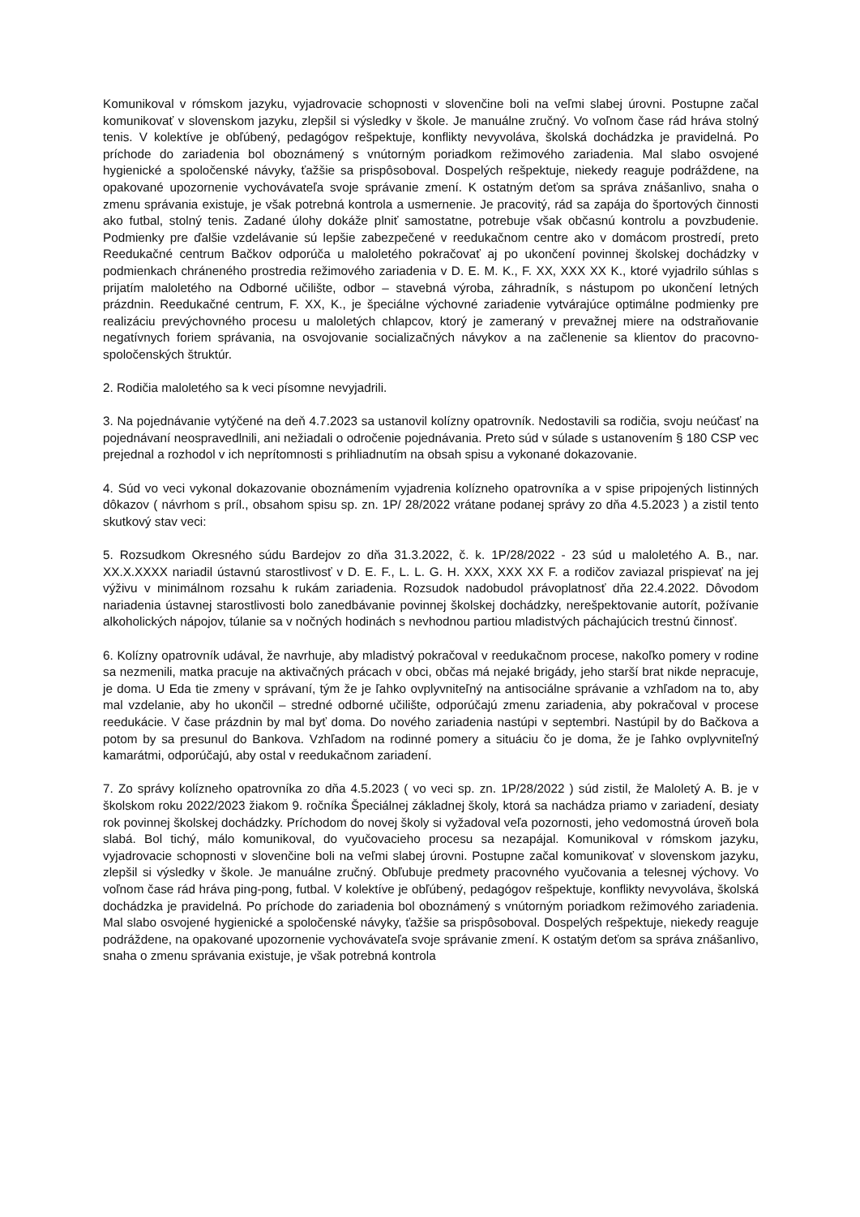Komunikoval v rómskom jazyku, vyjadrovacie schopnosti v slovenčine boli na veľmi slabej úrovni. Postupne začal komunikovať v slovenskom jazyku, zlepšil si výsledky v škole. Je manuálne zručný. Vo voľnom čase rád hráva stolný tenis. V kolektíve je obľúbený, pedagógov rešpektuje, konflikty nevyvoláva, školská dochádzka je pravidelná. Po príchode do zariadenia bol oboznámený s vnútorným poriadkom režimového zariadenia. Mal slabo osvojené hygienické a spoločenské návyky, ťažšie sa prispôsoboval. Dospelých rešpektuje, niekedy reaguje podráždene, na opakované upozornenie vychovávateľa svoje správanie zmení. K ostatným deťom sa správa znášanlivo, snaha o zmenu správania existuje, je však potrebná kontrola a usmernenie. Je pracovitý, rád sa zapája do športových činnosti ako futbal, stolný tenis. Zadané úlohy dokáže plniť samostatne, potrebuje však občasnú kontrolu a povzbudenie. Podmienky pre ďalšie vzdelávanie sú lepšie zabezpečené v reedukačnom centre ako v domácom prostredí, preto Reedukačné centrum Bačkov odporúča u maloletého pokračovať aj po ukončení povinnej školskej dochádzky v podmienkach chráneného prostredia režimového zariadenia v D. E. M. K., F. XX, XXX XX K., ktoré vyjadrilo súhlas s prijatím maloletého na Odborné učilište, odbor – stavebná výroba, záhradník, s nástupom po ukončení letných prázdnin. Reedukačné centrum, F. XX, K., je špeciálne výchovné zariadenie vytvárajúce optimálne podmienky pre realizáciu prevýchovného procesu u maloletých chlapcov, ktorý je zameraný v prevažnej miere na odstraňovanie negatívnych foriem správania, na osvojovanie socializačných návykov a na začlenenie sa klientov do pracovno-spoločenských štruktúr.
2. Rodičia maloletého sa k veci písomne nevyjadrili.
3. Na pojednávanie vytýčené na deň 4.7.2023 sa ustanovil kolízny opatrovník. Nedostavili sa rodičia, svoju neúčasť na pojednávaní neospravedlnili, ani nežiadali o odročenie pojednávania. Preto súd v súlade s ustanovením § 180 CSP vec prejednal a rozhodol v ich neprítomnosti s prihliadnutím na obsah spisu a vykonané dokazovanie.
4. Súd vo veci vykonal dokazovanie oboznámením vyjadrenia kolízneho opatrovníka a v spise pripojených listinných dôkazov ( návrhom s príl., obsahom spisu sp. zn. 1P/ 28/2022 vrátane podanej správy zo dňa 4.5.2023 ) a zistil tento skutkový stav veci:
5. Rozsudkom Okresného súdu Bardejov zo dňa 31.3.2022, č. k. 1P/28/2022 - 23 súd u maloletého A. B., nar. XX.X.XXXX nariadil ústavnú starostlivosť v D. E. F., L. L. G. H. XXX, XXX XX F. a rodičov zaviazal prispievať na jej výživu v minimálnom rozsahu k rukám zariadenia. Rozsudok nadobudol právoplatnosť dňa 22.4.2022. Dôvodom nariadenia ústavnej starostlivosti bolo zanedbávanie povinnej školskej dochádzky, nerešpektovanie autorít, požívanie alkoholických nápojov, túlanie sa v nočných hodinách s nevhodnou partiou mladistvých páchajúcich trestnú činnosť.
6. Kolízny opatrovník udával, že navrhuje, aby mladistvý pokračoval v reedukačnom procese, nakoľko pomery v rodine sa nezmenili, matka pracuje na aktivačných prácach v obci, občas má nejaké brigády, jeho starší brat nikde nepracuje, je doma. U Eda tie zmeny v správaní, tým že je ľahko ovplyvniteľný na antisociálne správanie a vzhľadom na to, aby mal vzdelanie, aby ho ukončil – stredné odborné učilište, odporúčajú zmenu zariadenia, aby pokračoval v procese reedukácie. V čase prázdnin by mal byť doma. Do nového zariadenia nastúpi v septembri. Nastúpil by do Bačkova a potom by sa presunul do Bankova. Vzhľadom na rodinné pomery a situáciu čo je doma, že je ľahko ovplyvniteľný kamarátmi, odporúčajú, aby ostal v reedukačnom zariadení.
7. Zo správy kolízneho opatrovníka zo dňa 4.5.2023 ( vo veci sp. zn. 1P/28/2022 ) súd zistil, že Maloletý A. B. je v školskom roku 2022/2023 žiakom 9. ročníka Špeciálnej základnej školy, ktorá sa nachádza priamo v zariadení, desiaty rok povinnej školskej dochádzky. Príchodom do novej školy si vyžadoval veľa pozornosti, jeho vedomostná úroveň bola slabá. Bol tichý, málo komunikoval, do vyučovacieho procesu sa nezapájal. Komunikoval v rómskom jazyku, vyjadrovacie schopnosti v slovenčine boli na veľmi slabej úrovni. Postupne začal komunikovať v slovenskom jazyku, zlepšil si výsledky v škole. Je manuálne zručný. Obľubuje predmety pracovného vyučovania a telesnej výchovy. Vo voľnom čase rád hráva ping-pong, futbal. V kolektíve je obľúbený, pedagógov rešpektuje, konflikty nevyvoláva, školská dochádzka je pravidelná. Po príchode do zariadenia bol oboznámený s vnútorným poriadkom režimového zariadenia. Mal slabo osvojené hygienické a spoločenské návyky, ťažšie sa prispôsoboval. Dospelých rešpektuje, niekedy reaguje podráždene, na opakované upozornenie vychovávateľa svoje správanie zmení. K ostatým deťom sa správa znášanlivo, snaha o zmenu správania existuje, je však potrebná kontrola